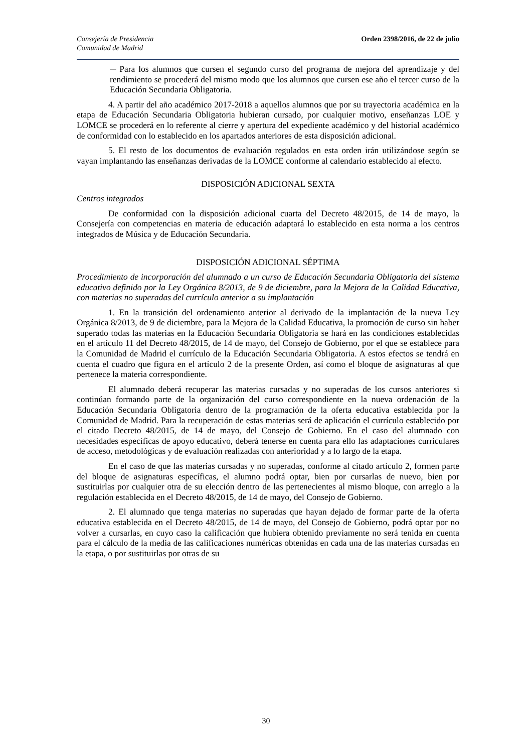Consejería de Presidencia
Comunidad de Madrid
Orden 2398/2016, de 22 de julio
─ Para los alumnos que cursen el segundo curso del programa de mejora del aprendizaje y del rendimiento se procederá del mismo modo que los alumnos que cursen ese año el tercer curso de la Educación Secundaria Obligatoria.
4. A partir del año académico 2017-2018 a aquellos alumnos que por su trayectoria académica en la etapa de Educación Secundaria Obligatoria hubieran cursado, por cualquier motivo, enseñanzas LOE y LOMCE se procederá en lo referente al cierre y apertura del expediente académico y del historial académico de conformidad con lo establecido en los apartados anteriores de esta disposición adicional.
5. El resto de los documentos de evaluación regulados en esta orden irán utilizándose según se vayan implantando las enseñanzas derivadas de la LOMCE conforme al calendario establecido al efecto.
DISPOSICIÓN ADICIONAL SEXTA
Centros integrados
De conformidad con la disposición adicional cuarta del Decreto 48/2015, de 14 de mayo, la Consejería con competencias en materia de educación adaptará lo establecido en esta norma a los centros integrados de Música y de Educación Secundaria.
DISPOSICIÓN ADICIONAL SÉPTIMA
Procedimiento de incorporación del alumnado a un curso de Educación Secundaria Obligatoria del sistema educativo definido por la Ley Orgánica 8/2013, de 9 de diciembre, para la Mejora de la Calidad Educativa, con materias no superadas del currículo anterior a su implantación
1. En la transición del ordenamiento anterior al derivado de la implantación de la nueva Ley Orgánica 8/2013, de 9 de diciembre, para la Mejora de la Calidad Educativa, la promoción de curso sin haber superado todas las materias en la Educación Secundaria Obligatoria se hará en las condiciones establecidas en el artículo 11 del Decreto 48/2015, de 14 de mayo, del Consejo de Gobierno, por el que se establece para la Comunidad de Madrid el currículo de la Educación Secundaria Obligatoria. A estos efectos se tendrá en cuenta el cuadro que figura en el artículo 2 de la presente Orden, así como el bloque de asignaturas al que pertenece la materia correspondiente.
El alumnado deberá recuperar las materias cursadas y no superadas de los cursos anteriores si continúan formando parte de la organización del curso correspondiente en la nueva ordenación de la Educación Secundaria Obligatoria dentro de la programación de la oferta educativa establecida por la Comunidad de Madrid. Para la recuperación de estas materias será de aplicación el currículo establecido por el citado Decreto 48/2015, de 14 de mayo, del Consejo de Gobierno. En el caso del alumnado con necesidades específicas de apoyo educativo, deberá tenerse en cuenta para ello las adaptaciones curriculares de acceso, metodológicas y de evaluación realizadas con anterioridad y a lo largo de la etapa.
En el caso de que las materias cursadas y no superadas, conforme al citado artículo 2, formen parte del bloque de asignaturas específicas, el alumno podrá optar, bien por cursarlas de nuevo, bien por sustituirlas por cualquier otra de su elección dentro de las pertenecientes al mismo bloque, con arreglo a la regulación establecida en el Decreto 48/2015, de 14 de mayo, del Consejo de Gobierno.
2. El alumnado que tenga materias no superadas que hayan dejado de formar parte de la oferta educativa establecida en el Decreto 48/2015, de 14 de mayo, del Consejo de Gobierno, podrá optar por no volver a cursarlas, en cuyo caso la calificación que hubiera obtenido previamente no será tenida en cuenta para el cálculo de la media de las calificaciones numéricas obtenidas en cada una de las materias cursadas en la etapa, o por sustituirlas por otras de su
30